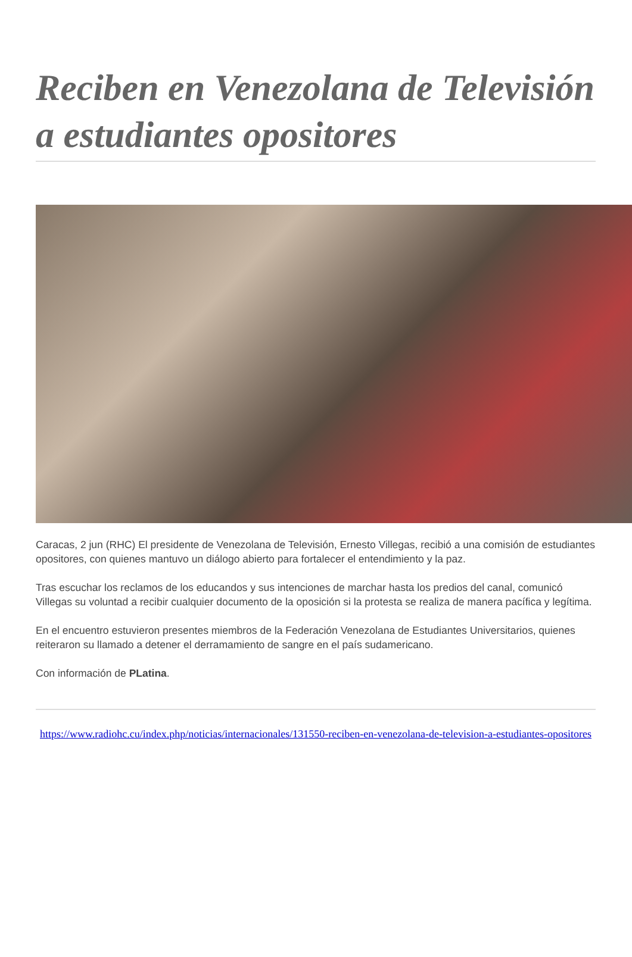Reciben en Venezolana de Televisión a estudiantes opositores
Caracas, 2 jun (RHC) El presidente de Venezolana de Televisión, Ernesto Villegas, recibió a una comisión de estudiantes opositores, con quienes mantuvo un diálogo abierto para fortalecer el entendimiento y la paz.
Tras escuchar los reclamos de los educandos y sus intenciones de marchar hasta los predios del canal, comunicó Villegas su voluntad a recibir cualquier documento de la oposición si la protesta se realiza de manera pacífica y legítima.
En el encuentro estuvieron presentes miembros de la Federación Venezolana de Estudiantes Universitarios, quienes reiteraron su llamado a detener el derramamiento de sangre en el país sudamericano.
Con información de PLatina.
https://www.radiohc.cu/index.php/noticias/internacionales/131550-reciben-en-venezolana-de-television-a-estudiantes-opositores